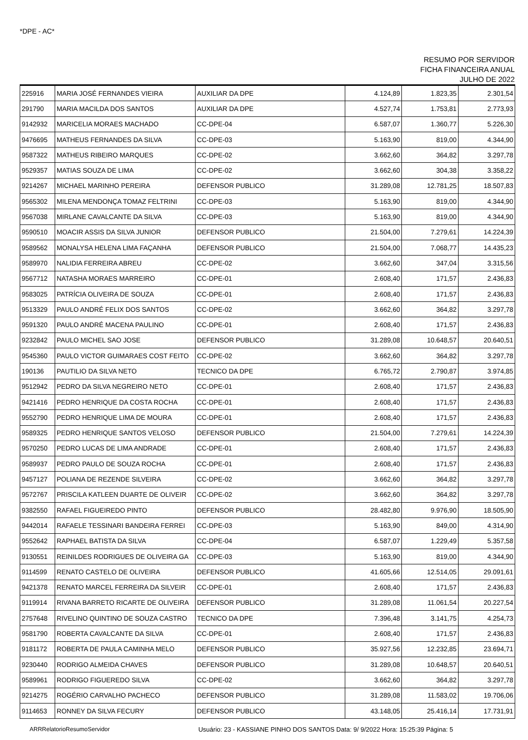*DPE - AC*
RESUMO POR SERVIDOR
FICHA FINANCEIRA ANUAL
JULHO DE 2022
| 225916 | MARIA JOSÉ FERNANDES VIEIRA | AUXILIAR DA DPE | 4.124,89 | 1.823,35 | 2.301,54 |
| 291790 | MARIA MACILDA DOS SANTOS | AUXILIAR DA DPE | 4.527,74 | 1.753,81 | 2.773,93 |
| 9142932 | MARICELIA MORAES MACHADO | CC-DPE-04 | 6.587,07 | 1.360,77 | 5.226,30 |
| 9476695 | MATHEUS FERNANDES DA SILVA | CC-DPE-03 | 5.163,90 | 819,00 | 4.344,90 |
| 9587322 | MATHEUS RIBEIRO MARQUES | CC-DPE-02 | 3.662,60 | 364,82 | 3.297,78 |
| 9529357 | MATIAS SOUZA DE LIMA | CC-DPE-02 | 3.662,60 | 304,38 | 3.358,22 |
| 9214267 | MICHAEL MARINHO PEREIRA | DEFENSOR PUBLICO | 31.289,08 | 12.781,25 | 18.507,83 |
| 9565302 | MILENA MENDONÇA TOMAZ FELTRINI | CC-DPE-03 | 5.163,90 | 819,00 | 4.344,90 |
| 9567038 | MIRLANE CAVALCANTE DA SILVA | CC-DPE-03 | 5.163,90 | 819,00 | 4.344,90 |
| 9590510 | MOACIR ASSIS DA SILVA JUNIOR | DEFENSOR PUBLICO | 21.504,00 | 7.279,61 | 14.224,39 |
| 9589562 | MONALYSA HELENA LIMA FAÇANHA | DEFENSOR PUBLICO | 21.504,00 | 7.068,77 | 14.435,23 |
| 9589970 | NALIDIA FERREIRA ABREU | CC-DPE-02 | 3.662,60 | 347,04 | 3.315,56 |
| 9567712 | NATASHA MORAES MARREIRO | CC-DPE-01 | 2.608,40 | 171,57 | 2.436,83 |
| 9583025 | PATRÍCIA OLIVEIRA DE SOUZA | CC-DPE-01 | 2.608,40 | 171,57 | 2.436,83 |
| 9513329 | PAULO ANDRÉ FELIX DOS SANTOS | CC-DPE-02 | 3.662,60 | 364,82 | 3.297,78 |
| 9591320 | PAULO ANDRÉ MACENA PAULINO | CC-DPE-01 | 2.608,40 | 171,57 | 2.436,83 |
| 9232842 | PAULO MICHEL SAO JOSE | DEFENSOR PUBLICO | 31.289,08 | 10.648,57 | 20.640,51 |
| 9545360 | PAULO VICTOR GUIMARAES COST FEITO | CC-DPE-02 | 3.662,60 | 364,82 | 3.297,78 |
| 190136 | PAUTILIO DA SILVA NETO | TECNICO DA DPE | 6.765,72 | 2.790,87 | 3.974,85 |
| 9512942 | PEDRO DA SILVA NEGREIRO NETO | CC-DPE-01 | 2.608,40 | 171,57 | 2.436,83 |
| 9421416 | PEDRO HENRIQUE DA COSTA ROCHA | CC-DPE-01 | 2.608,40 | 171,57 | 2.436,83 |
| 9552790 | PEDRO HENRIQUE LIMA DE MOURA | CC-DPE-01 | 2.608,40 | 171,57 | 2.436,83 |
| 9589325 | PEDRO HENRIQUE SANTOS VELOSO | DEFENSOR PUBLICO | 21.504,00 | 7.279,61 | 14.224,39 |
| 9570250 | PEDRO LUCAS DE LIMA ANDRADE | CC-DPE-01 | 2.608,40 | 171,57 | 2.436,83 |
| 9589937 | PEDRO PAULO DE SOUZA ROCHA | CC-DPE-01 | 2.608,40 | 171,57 | 2.436,83 |
| 9457127 | POLIANA DE REZENDE SILVEIRA | CC-DPE-02 | 3.662,60 | 364,82 | 3.297,78 |
| 9572767 | PRISCILA KATLEEN DUARTE DE OLIVEIR | CC-DPE-02 | 3.662,60 | 364,82 | 3.297,78 |
| 9382550 | RAFAEL FIGUEIREDO PINTO | DEFENSOR PUBLICO | 28.482,80 | 9.976,90 | 18.505,90 |
| 9442014 | RAFAELE TESSINARI BANDEIRA FERREI | CC-DPE-03 | 5.163,90 | 849,00 | 4.314,90 |
| 9552642 | RAPHAEL BATISTA DA SILVA | CC-DPE-04 | 6.587,07 | 1.229,49 | 5.357,58 |
| 9130551 | REINILDES RODRIGUES DE OLIVEIRA GA | CC-DPE-03 | 5.163,90 | 819,00 | 4.344,90 |
| 9114599 | RENATO CASTELO DE OLIVEIRA | DEFENSOR PUBLICO | 41.605,66 | 12.514,05 | 29.091,61 |
| 9421378 | RENATO MARCEL FERREIRA DA SILVEIR | CC-DPE-01 | 2.608,40 | 171,57 | 2.436,83 |
| 9119914 | RIVANA BARRETO RICARTE DE OLIVEIRA | DEFENSOR PUBLICO | 31.289,08 | 11.061,54 | 20.227,54 |
| 2757648 | RIVELINO QUINTINO DE SOUZA CASTRO | TECNICO DA DPE | 7.396,48 | 3.141,75 | 4.254,73 |
| 9581790 | ROBERTA CAVALCANTE DA SILVA | CC-DPE-01 | 2.608,40 | 171,57 | 2.436,83 |
| 9181172 | ROBERTA DE PAULA CAMINHA MELO | DEFENSOR PUBLICO | 35.927,56 | 12.232,85 | 23.694,71 |
| 9230440 | RODRIGO ALMEIDA CHAVES | DEFENSOR PUBLICO | 31.289,08 | 10.648,57 | 20.640,51 |
| 9589961 | RODRIGO FIGUEREDO SILVA | CC-DPE-02 | 3.662,60 | 364,82 | 3.297,78 |
| 9214275 | ROGÉRIO CARVALHO PACHECO | DEFENSOR PUBLICO | 31.289,08 | 11.583,02 | 19.706,06 |
| 9114653 | RONNEY DA SILVA FECURY | DEFENSOR PUBLICO | 43.148,05 | 25.416,14 | 17.731,91 |
ARRRelatorioResumoServidor Usuário: 23 - KASSIANE PINHO DOS SANTOS Data: 9/ 9/2022 Hora: 15:25:39 Página: 5